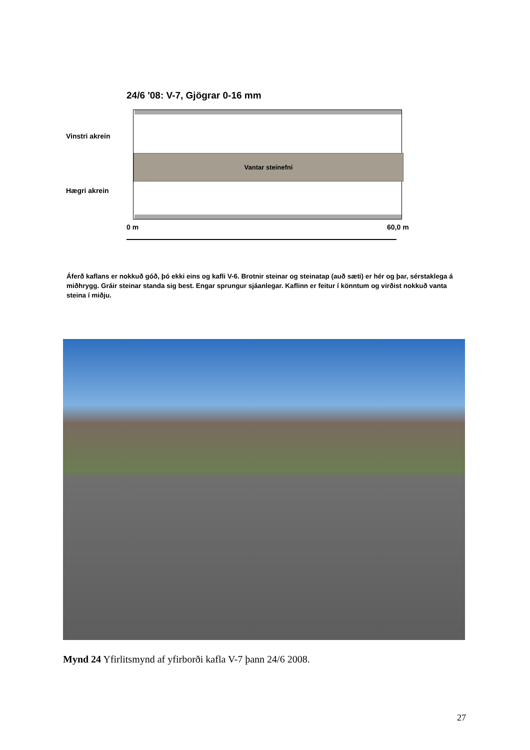24/6 '08: V-7, Gjögrar 0-16 mm
Vinstri akrein
Vantar steinefni
Hægri akrein
0 m 60,0 m
Áferð kaflans er nokkuð góð, þó ekki eins og kafli V-6. Brotnir steinar og steinatap (auð sæti) er hér og þar, sérstaklega á miðhrygg. Gráir steinar standa sig best. Engar sprungur sjáanlegar. Kaflinn er feitur í könntum og virðist nokkuð vanta steina í miðju.
Mynd 24 Yfirlitsmynd af yfirborði kafla V-7 þann 24/6 2008.
27